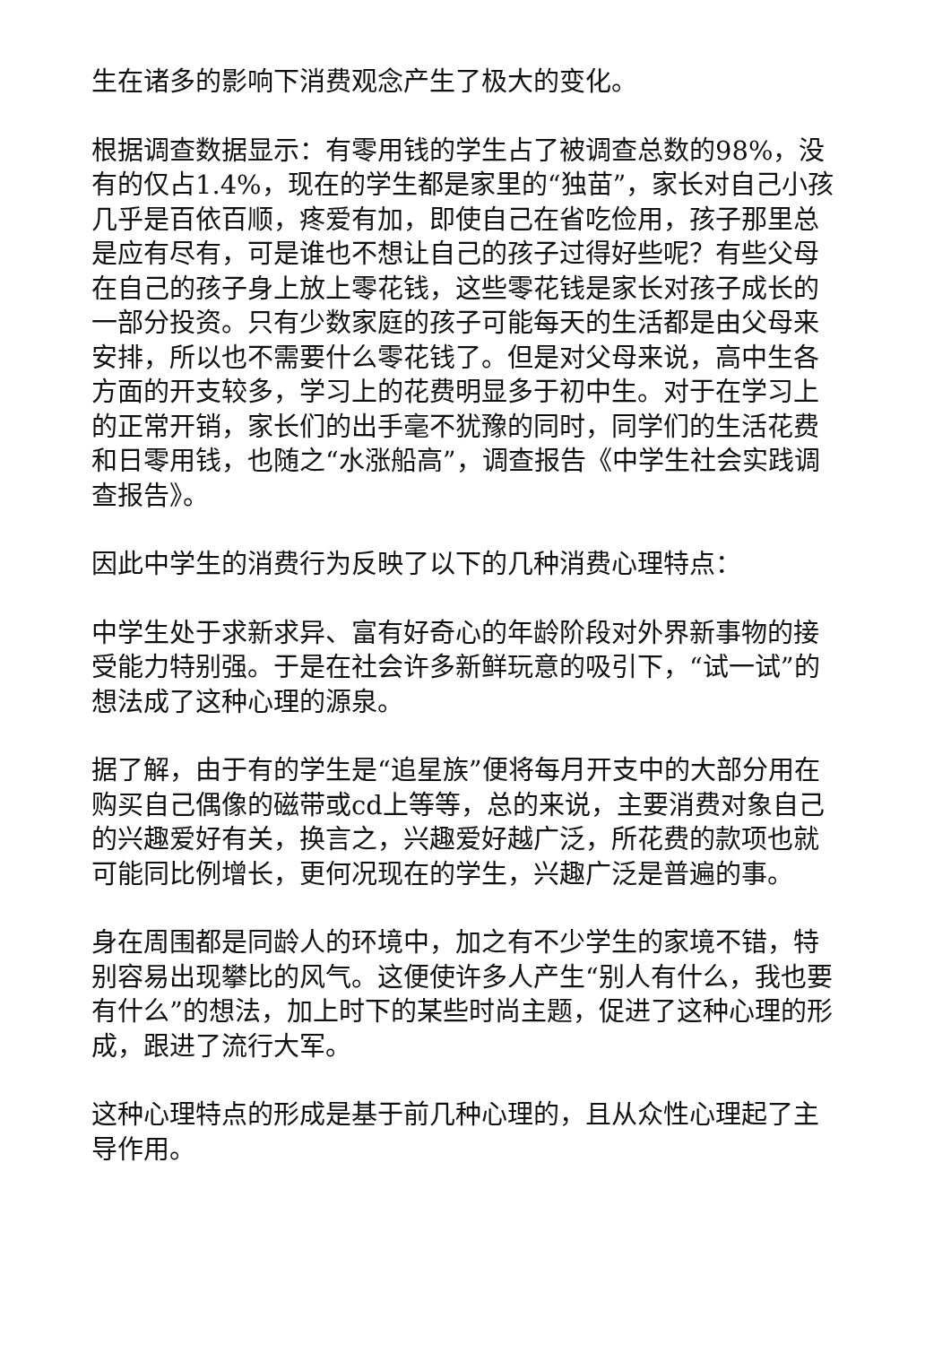生在诸多的影响下消费观念产生了极大的变化。
根据调查数据显示：有零用钱的学生占了被调查总数的98%，没有的仅占1.4%，现在的学生都是家里的“独苗”，家长对自己小孩几乎是百依百顺，疼爱有加，即使自己在省吃俭用，孩子那里总是应有尽有，可是谁也不想让自己的孩子过得好些呢？有些父母在自己的孩子身上放上零花钱，这些零花钱是家长对孩子成长的一部分投资。只有少数家庭的孩子可能每天的生活都是由父母来安排，所以也不需要什么零花钱了。但是对父母来说，高中生各方面的开支较多，学习上的花费明显多于初中生。对于在学习上的正常开销，家长们的出手毫不犹豫的同时，同学们的生活花费和日零用钱，也随之“水涨船高”，调查报告《中学生社会实践调查报告》。
因此中学生的消费行为反映了以下的几种消费心理特点：
中学生处于求新求异、富有好奇心的年龄阶段对外界新事物的接受能力特别强。于是在社会许多新鲜玩意的吸引下，“试一试”的想法成了这种心理的源泉。
据了解，由于有的学生是“追星族”便将每月开支中的大部分用在购买自己偶像的磁带或cd上等等，总的来说，主要消费对象自己的兴趣爱好有关，换言之，兴趣爱好越广泛，所花费的款项也就可能同比例增长，更何况现在的学生，兴趣广泛是普遍的事。
身在周围都是同龄人的环境中，加之有不少学生的家境不错，特别容易出现攀比的风气。这便使许多人产生“别人有什么，我也要有什么”的想法，加上时下的某些时尚主题，促进了这种心理的形成，跟进了流行大军。
这种心理特点的形成是基于前几种心理的，且从众性心理起了主导作用。